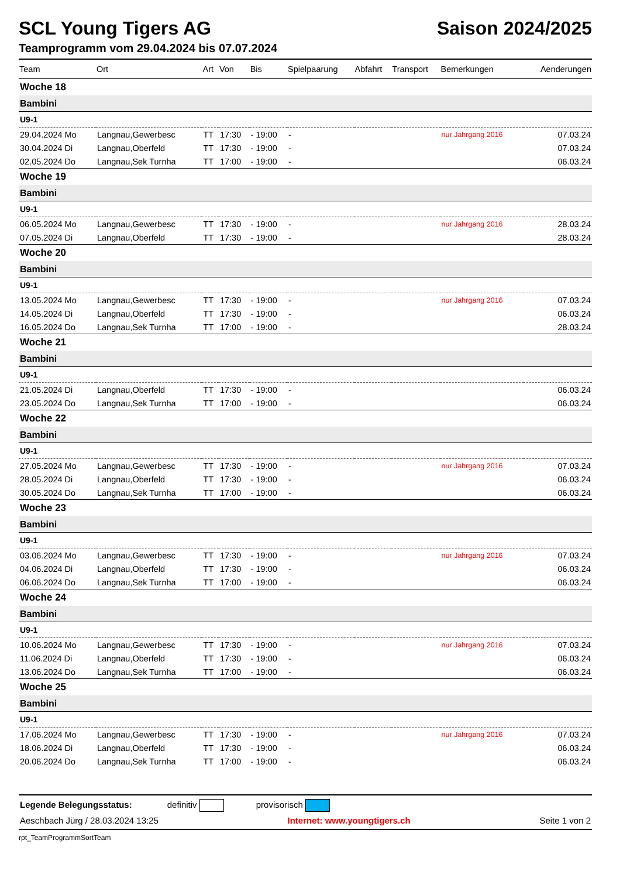SCL Young Tigers AG Saison 2024/2025
Teamprogramm vom 29.04.2024 bis 07.07.2024
| Team | Ort | Art | Von | Bis | Spielpaarung | Abfahrt | Transport | Bemerkungen | Aenderungen |
| --- | --- | --- | --- | --- | --- | --- | --- | --- | --- |
| Woche 18 | | | | | | | | | |
| Bambini | | | | | | | | | |
| U9-1 | | | | | | | | | |
| 29.04.2024 Mo | Langnau,Gewerbesc | TT | 17:30 | - 19:00 | - | | | nur Jahrgang 2016 | 07.03.24 |
| 30.04.2024 Di | Langnau,Oberfeld | TT | 17:30 | - 19:00 | - | | | | 07.03.24 |
| 02.05.2024 Do | Langnau,Sek Turnha | TT | 17:00 | - 19:00 | - | | | | 06.03.24 |
| Woche 19 | | | | | | | | | |
| Bambini | | | | | | | | | |
| U9-1 | | | | | | | | | |
| 06.05.2024 Mo | Langnau,Gewerbesc | TT | 17:30 | - 19:00 | - | | | nur Jahrgang 2016 | 28.03.24 |
| 07.05.2024 Di | Langnau,Oberfeld | TT | 17:30 | - 19:00 | - | | | | 28.03.24 |
| Woche 20 | | | | | | | | | |
| Bambini | | | | | | | | | |
| U9-1 | | | | | | | | | |
| 13.05.2024 Mo | Langnau,Gewerbesc | TT | 17:30 | - 19:00 | - | | | nur Jahrgang 2016 | 07.03.24 |
| 14.05.2024 Di | Langnau,Oberfeld | TT | 17:30 | - 19:00 | - | | | | 06.03.24 |
| 16.05.2024 Do | Langnau,Sek Turnha | TT | 17:00 | - 19:00 | - | | | | 28.03.24 |
| Woche 21 | | | | | | | | | |
| Bambini | | | | | | | | | |
| U9-1 | | | | | | | | | |
| 21.05.2024 Di | Langnau,Oberfeld | TT | 17:30 | - 19:00 | - | | | | 06.03.24 |
| 23.05.2024 Do | Langnau,Sek Turnha | TT | 17:00 | - 19:00 | - | | | | 06.03.24 |
| Woche 22 | | | | | | | | | |
| Bambini | | | | | | | | | |
| U9-1 | | | | | | | | | |
| 27.05.2024 Mo | Langnau,Gewerbesc | TT | 17:30 | - 19:00 | - | | | nur Jahrgang 2016 | 07.03.24 |
| 28.05.2024 Di | Langnau,Oberfeld | TT | 17:30 | - 19:00 | - | | | | 06.03.24 |
| 30.05.2024 Do | Langnau,Sek Turnha | TT | 17:00 | - 19:00 | - | | | | 06.03.24 |
| Woche 23 | | | | | | | | | |
| Bambini | | | | | | | | | |
| U9-1 | | | | | | | | | |
| 03.06.2024 Mo | Langnau,Gewerbesc | TT | 17:30 | - 19:00 | - | | | nur Jahrgang 2016 | 07.03.24 |
| 04.06.2024 Di | Langnau,Oberfeld | TT | 17:30 | - 19:00 | - | | | | 06.03.24 |
| 06.06.2024 Do | Langnau,Sek Turnha | TT | 17:00 | - 19:00 | - | | | | 06.03.24 |
| Woche 24 | | | | | | | | | |
| Bambini | | | | | | | | | |
| U9-1 | | | | | | | | | |
| 10.06.2024 Mo | Langnau,Gewerbesc | TT | 17:30 | - 19:00 | - | | | nur Jahrgang 2016 | 07.03.24 |
| 11.06.2024 Di | Langnau,Oberfeld | TT | 17:30 | - 19:00 | - | | | | 06.03.24 |
| 13.06.2024 Do | Langnau,Sek Turnha | TT | 17:00 | - 19:00 | - | | | | 06.03.24 |
| Woche 25 | | | | | | | | | |
| Bambini | | | | | | | | | |
| U9-1 | | | | | | | | | |
| 17.06.2024 Mo | Langnau,Gewerbesc | TT | 17:30 | - 19:00 | - | | | nur Jahrgang 2016 | 07.03.24 |
| 18.06.2024 Di | Langnau,Oberfeld | TT | 17:30 | - 19:00 | - | | | | 06.03.24 |
| 20.06.2024 Do | Langnau,Sek Turnha | TT | 17:00 | - 19:00 | - | | | | 06.03.24 |
Legende Belegungsstatus: definitiv provisorisch
Aeschbach Jürg / 28.03.2024 13:25 Internet: www.youngtigers.ch Seite 1 von 2
rpt_TeamProgrammSortTeam